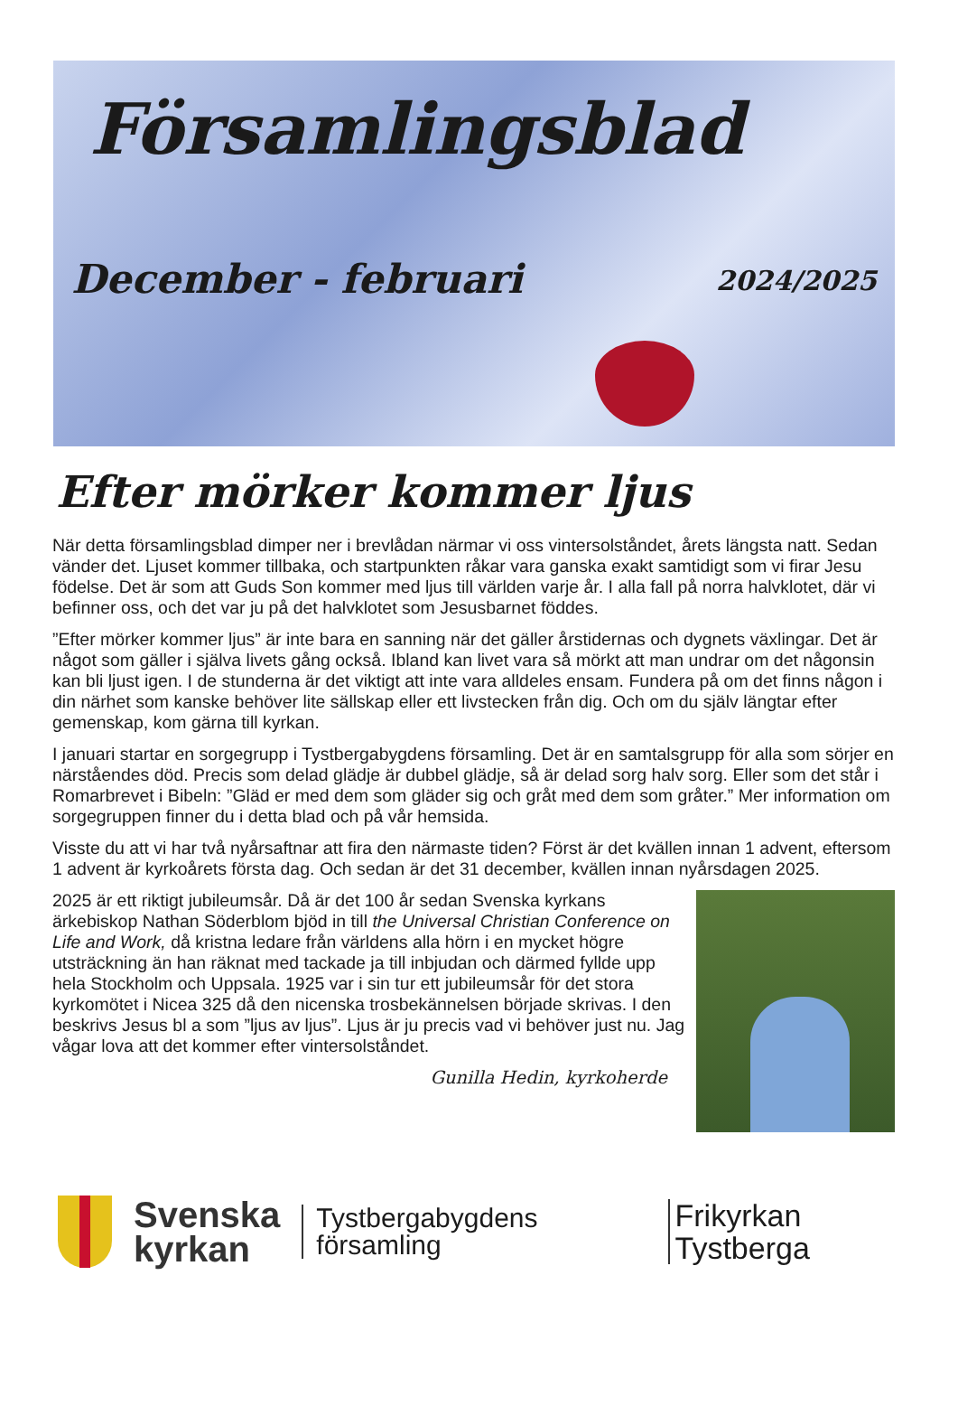Församlingsblad
December - februari 2024/2025
Efter mörker kommer ljus
När detta församlingsblad dimper ner i brevlådan närmar vi oss vintersolståndet, årets längsta natt. Sedan vänder det. Ljuset kommer tillbaka, och startpunkten råkar vara ganska exakt samtidigt som vi firar Jesu födelse. Det är som att Guds Son kommer med ljus till världen varje år. I alla fall på norra halvklotet, där vi befinner oss, och det var ju på det halvklotet som Jesusbarnet föddes.
”Efter mörker kommer ljus” är inte bara en sanning när det gäller årstidernas och dygnets växlingar. Det är något som gäller i själva livets gång också. Ibland kan livet vara så mörkt att man undrar om det någonsin kan bli ljust igen. I de stunderna är det viktigt att inte vara alldeles ensam. Fundera på om det finns någon i din närhet som kanske behöver lite sällskap eller ett livstecken från dig. Och om du själv längtar efter gemenskap, kom gärna till kyrkan.
I januari startar en sorgegrupp i Tystbergabygdens församling. Det är en samtalsgrupp för alla som sörjer en närståendes död. Precis som delad glädje är dubbel glädje, så är delad sorg halv sorg. Eller som det står i Romarbrevet i Bibeln: ”Gläd er med dem som gläder sig och gråt med dem som gråter.” Mer information om sorgegruppen finner du i detta blad och på vår hemsida.
Visste du att vi har två nyårsaftnar att fira den närmaste tiden? Först är det kvällen innan 1 advent, eftersom 1 advent är kyrkoårets första dag. Och sedan är det 31 december, kvällen innan nyårsdagen 2025.
2025 är ett riktigt jubileumsår. Då är det 100 år sedan Svenska kyrkans ärkebiskop Nathan Söderblom bjöd in till the Universal Christian Conference on Life and Work, då kristna ledare från världens alla hörn i en mycket högre utsträckning än han räknat med tackade ja till inbjudan och därmed fyllde upp hela Stockholm och Uppsala. 1925 var i sin tur ett jubileumsår för det stora kyrkomötet i Nicea 325 då den nicenska trosbekännelsen började skrivas. I den beskrivs Jesus bl a som ”ljus av ljus”. Ljus är ju precis vad vi behöver just nu. Jag vågar lova att det kommer efter vintersolståndet.
Gunilla Hedin, kyrkoherde
Svenska
kyrkan
Tystbergabygdens
församling
Frikyrkan
Tystberga